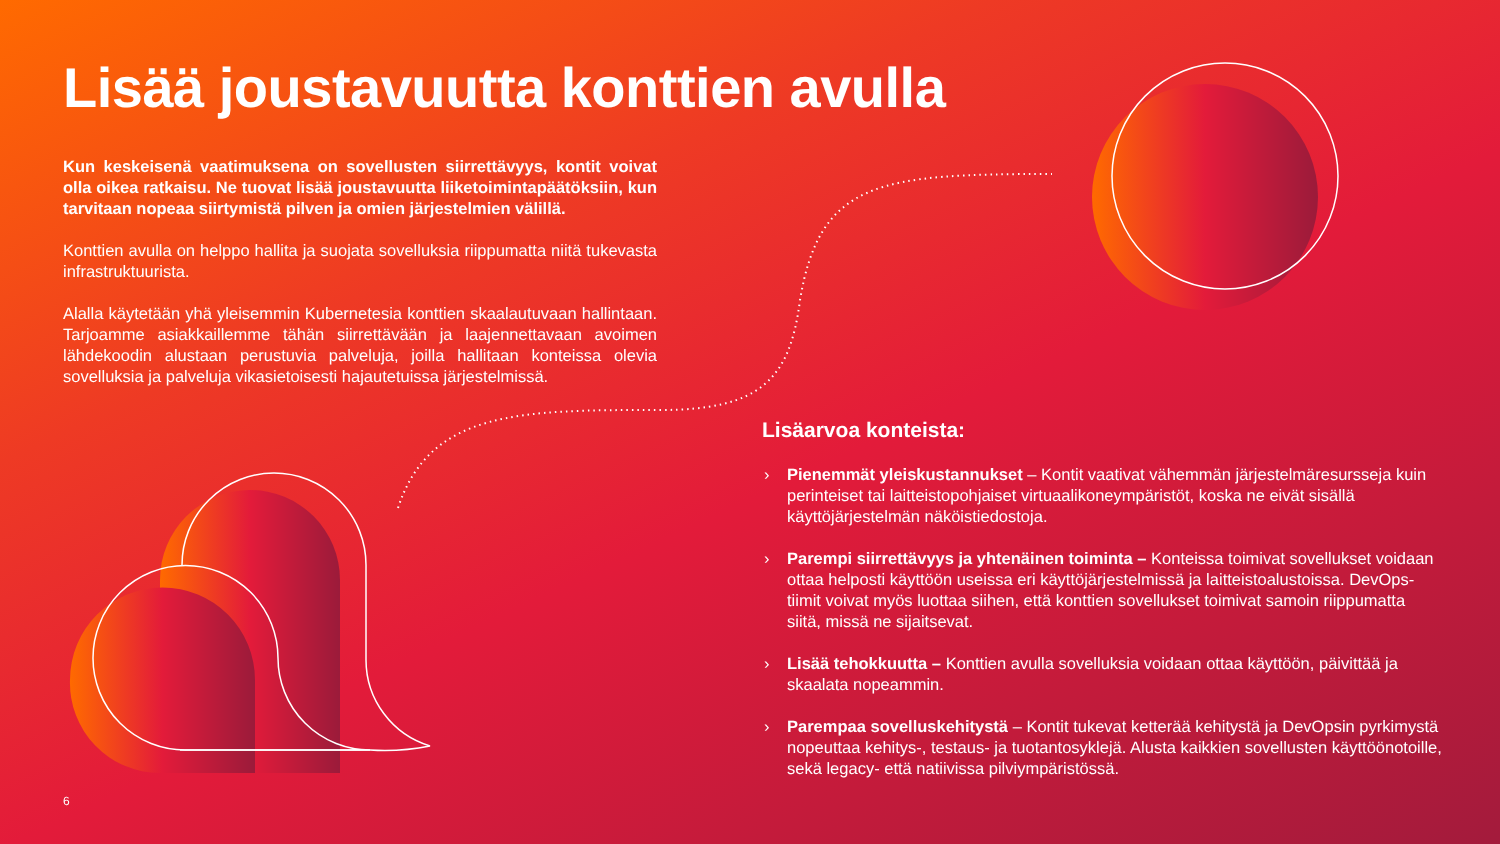Lisää joustavuutta konttien avulla
Kun keskeisenä vaatimuksena on sovellusten siirrettävyys, kontit voivat olla oikea ratkaisu. Ne tuovat lisää joustavuutta liiketoimintapäätöksiin, kun tarvitaan nopeaa siirtymistä pilven ja omien järjestelmien välillä.
Konttien avulla on helppo hallita ja suojata sovelluksia riippumatta niitä tukevasta infrastruktuurista.
Alalla käytetään yhä yleisemmin Kubernetesia konttien skaalautuvaan hallintaan. Tarjoamme asiakkaillemme tähän siirrettävään ja laajennettavaan avoimen lähdekoodin alustaan perustuvia palveluja, joilla hallitaan konteissa olevia sovelluksia ja palveluja vikasietoisesti hajautetuissa järjestelmissä.
Lisäarvoa konteista:
› Pienemmät yleiskustannukset – Kontit vaativat vähemmän järjestelmäresursseja kuin perinteiset tai laitteistopohjaiset virtuaalikoneympäristöt, koska ne eivät sisällä käyttöjärjestelmän näköistiedostoja.
› Parempi siirrettävyys ja yhtenäinen toiminta – Konteissa toimivat sovellukset voidaan ottaa helposti käyttöön useissa eri käyttöjärjestelmissä ja laitteistoalustoissa. DevOps-tiimit voivat myös luottaa siihen, että konttien sovellukset toimivat samoin riippumatta siitä, missä ne sijaitsevat.
› Lisää tehokkuutta – Konttien avulla sovelluksia voidaan ottaa käyttöön, päivittää ja skaalata nopeammin.
› Parempaa sovelluskehitystä – Kontit tukevat ketterää kehitystä ja DevOpsin pyrkimystä nopeuttaa kehitys-, testaus- ja tuotantosyklejä. Alusta kaikkien sovellusten käyttöönotoille, sekä legacy- että natiivissa pilviympäristössä.
6